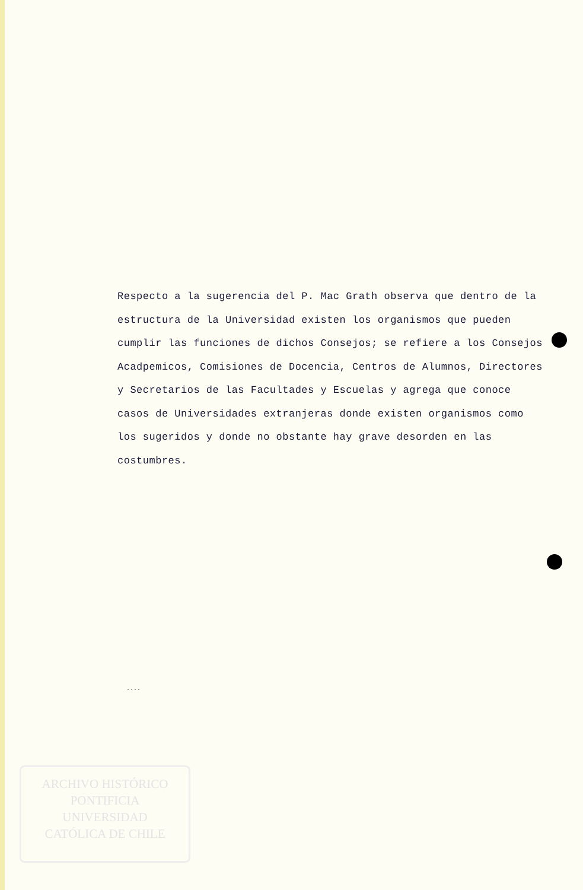Respecto a la sugerencia del P. Mac Grath observa que dentro de la estructura de la Universidad existen los organismos que pueden cumplir las funciones de dichos Consejos; se refiere a los Consejos Acadpemicos, Comisiones de Docencia, Centros de Alumnos, Directores y Secretarios de las Facultades y Escuelas y agrega que conoce casos de Universidades extranjeras donde existen organismos como los sugeridos y donde no obstante hay grave desorden en las costumbres.
....
ARCHIVO HISTÓRICO
PONTIFICIA
UNIVERSIDAD
CATÓLICA DE CHILE